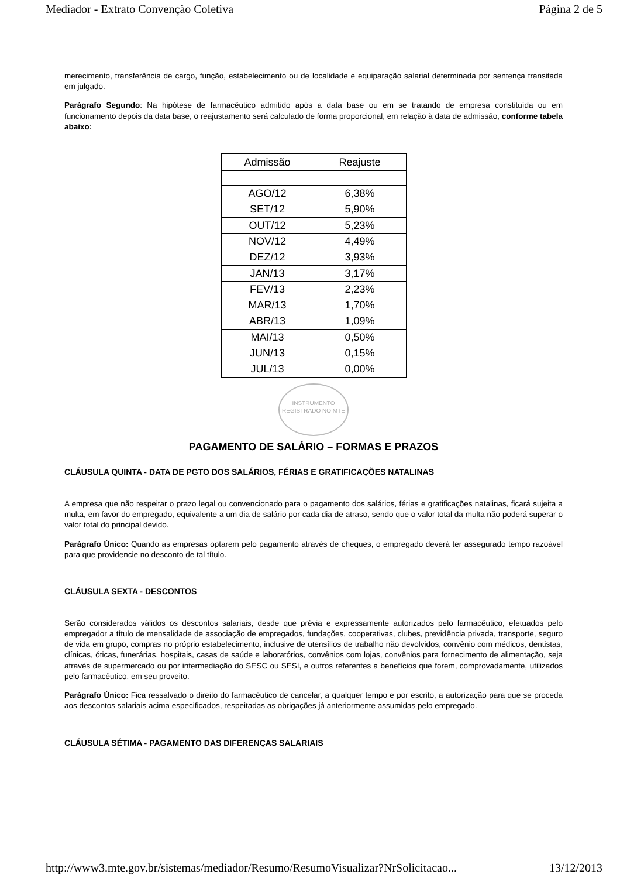Mediador - Extrato Convenção Coletiva Página 2 de 5
merecimento, transferência de cargo, função, estabelecimento ou de localidade e equiparação salarial determinada por sentença transitada em julgado.
Parágrafo Segundo: Na hipótese de farmacêutico admitido após a data base ou em se tratando de empresa constituída ou em funcionamento depois da data base, o reajustamento será calculado de forma proporcional, em relação à data de admissão, conforme tabela abaixo:
| Admissão | Reajuste |
| --- | --- |
| AGO/12 | 6,38% |
| SET/12 | 5,90% |
| OUT/12 | 5,23% |
| NOV/12 | 4,49% |
| DEZ/12 | 3,93% |
| JAN/13 | 3,17% |
| FEV/13 | 2,23% |
| MAR/13 | 1,70% |
| ABR/13 | 1,09% |
| MAI/13 | 0,50% |
| JUN/13 | 0,15% |
| JUL/13 | 0,00% |
INSTRUMENTO REGISTRADO NO MTE
PAGAMENTO DE SALÁRIO – FORMAS E PRAZOS
CLÁUSULA QUINTA - DATA DE PGTO DOS SALÁRIOS, FÉRIAS E GRATIFICAÇÕES NATALINAS
A empresa que não respeitar o prazo legal ou convencionado para o pagamento dos salários, férias e gratificações natalinas, ficará sujeita a multa, em favor do empregado, equivalente a um dia de salário por cada dia de atraso, sendo que o valor total da multa não poderá superar o valor total do principal devido.
Parágrafo Único: Quando as empresas optarem pelo pagamento através de cheques, o empregado deverá ter assegurado tempo razoável para que providencie no desconto de tal título.
CLÁUSULA SEXTA - DESCONTOS
Serão considerados válidos os descontos salariais, desde que prévia e expressamente autorizados pelo farmacêutico, efetuados pelo empregador a título de mensalidade de associação de empregados, fundações, cooperativas, clubes, previdência privada, transporte, seguro de vida em grupo, compras no próprio estabelecimento, inclusive de utensílios de trabalho não devolvidos, convênio com médicos, dentistas, clínicas, óticas, funerárias, hospitais, casas de saúde e laboratórios, convênios com lojas, convênios para fornecimento de alimentação, seja através de supermercado ou por intermediação do SESC ou SESI, e outros referentes a benefícios que forem, comprovadamente, utilizados pelo farmacêutico, em seu proveito.
Parágrafo Único: Fica ressalvado o direito do farmacêutico de cancelar, a qualquer tempo e por escrito, a autorização para que se proceda aos descontos salariais acima especificados, respeitadas as obrigações já anteriormente assumidas pelo empregado.
CLÁUSULA SÉTIMA - PAGAMENTO DAS DIFERENÇAS SALARIAIS
http://www3.mte.gov.br/sistemas/mediador/Resumo/ResumoVisualizar?NrSolicitacao... 13/12/2013